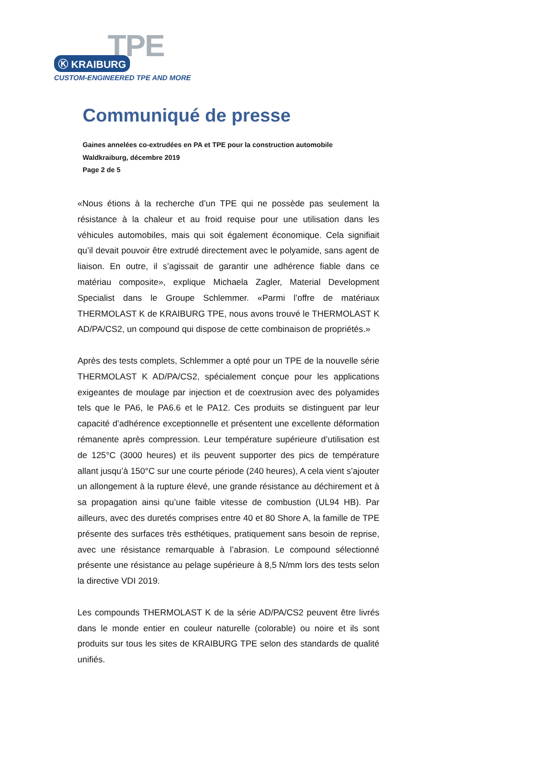TPE
Ⓚ KRAIBURG
CUSTOM-ENGINEERED TPE AND MORE
Communiqué de presse
Gaines annelées co-extrudées en PA et TPE pour la construction automobile
Waldkraiburg, décembre 2019
Page 2 de 5
«Nous étions à la recherche d’un TPE qui ne possède pas seulement la résistance à la chaleur et au froid requise pour une utilisation dans les véhicules automobiles, mais qui soit également économique. Cela signifiait qu’il devait pouvoir être extrudé directement avec le polyamide, sans agent de liaison. En outre, il s’agissait de garantir une adhérence fiable dans ce matériau composite», explique Michaela Zagler, Material Development Specialist dans le Groupe Schlemmer. «Parmi l’offre de matériaux THERMOLAST K de KRAIBURG TPE, nous avons trouvé le THERMOLAST K AD/PA/CS2, un compound qui dispose de cette combinaison de propriétés.»
Après des tests complets, Schlemmer a opté pour un TPE de la nouvelle série THERMOLAST K AD/PA/CS2, spécialement conçue pour les applications exigeantes de moulage par injection et de coextrusion avec des polyamides tels que le PA6, le PA6.6 et le PA12. Ces produits se distinguent par leur capacité d’adhérence exceptionnelle et présentent une excellente déformation rémanente après compression. Leur température supérieure d’utilisation est de 125°C (3000 heures) et ils peuvent supporter des pics de température allant jusqu’à 150°C sur une courte période (240 heures), A cela vient s’ajouter un allongement à la rupture élevé, une grande résistance au déchirement et à sa propagation ainsi qu’une faible vitesse de combustion (UL94 HB). Par ailleurs, avec des duretés comprises entre 40 et 80 Shore A, la famille de TPE présente des surfaces très esthétiques, pratiquement sans besoin de reprise, avec une résistance remarquable à l’abrasion. Le compound sélectionné présente une résistance au pelage supérieure à 8,5 N/mm lors des tests selon la directive VDI 2019.
Les compounds THERMOLAST K de la série AD/PA/CS2 peuvent être livrés dans le monde entier en couleur naturelle (colorable) ou noire et ils sont produits sur tous les sites de KRAIBURG TPE selon des standards de qualité unifiés.